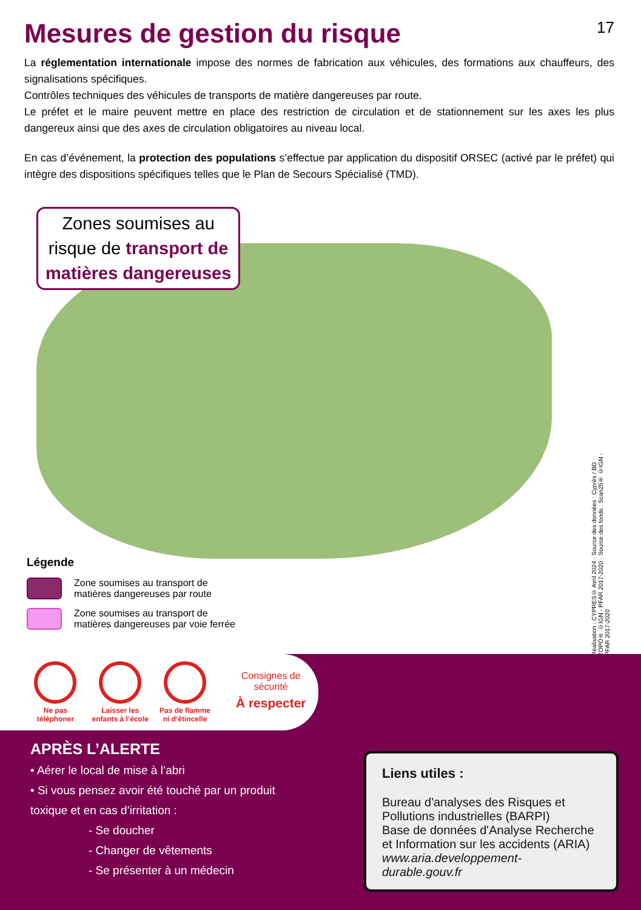Mesures de gestion du risque 17
La réglementation internationale impose des normes de fabrication aux véhicules, des formations aux chauffeurs, des signalisations spécifiques.
Contrôles techniques des véhicules de transports de matière dangereuses par route.
Le préfet et le maire peuvent mettre en place des restriction de circulation et de stationnement sur les axes les plus dangereux ainsi que des axes de circulation obligatoires au niveau local.
En cas d’événement, la protection des populations s’effectue par application du dispositif ORSEC (activé par le préfet) qui intègre des dispositions spécifiques telles que le Plan de Secours Spécialisé (TMD).
Zones soumises au
risque de transport de
matières dangereuses
Légende
Zone soumises au transport de
matières dangereuses par route
Zone soumises au transport de
matières dangereuses par voie ferrée
Réalisation : CYPRES© Avril 2024 · Source des données : Cyprès / BD TOPO® ©IGN - PFAR 2017-2020 · Source des fonds : Scan25® ©IGN - PFAR 2017-2020
Ne pas
téléphoner
Laisser les
enfants à l’école
Pas de flamme
ni d’étincelle
Consignes de sécurité
À respecter
APRÈS L’ALERTE
• Aérer le local de mise à l’abri
• Si vous pensez avoir été touché par un produit
toxique et en cas d’irritation :
- Se doucher
- Changer de vêtements
- Se présenter à un médecin
Liens utiles :
Bureau d'analyses des Risques et Pollutions industrielles (BARPI)
Base de données d'Analyse Recherche et Information sur les accidents (ARIA)
www.aria.developpement-durable.gouv.fr